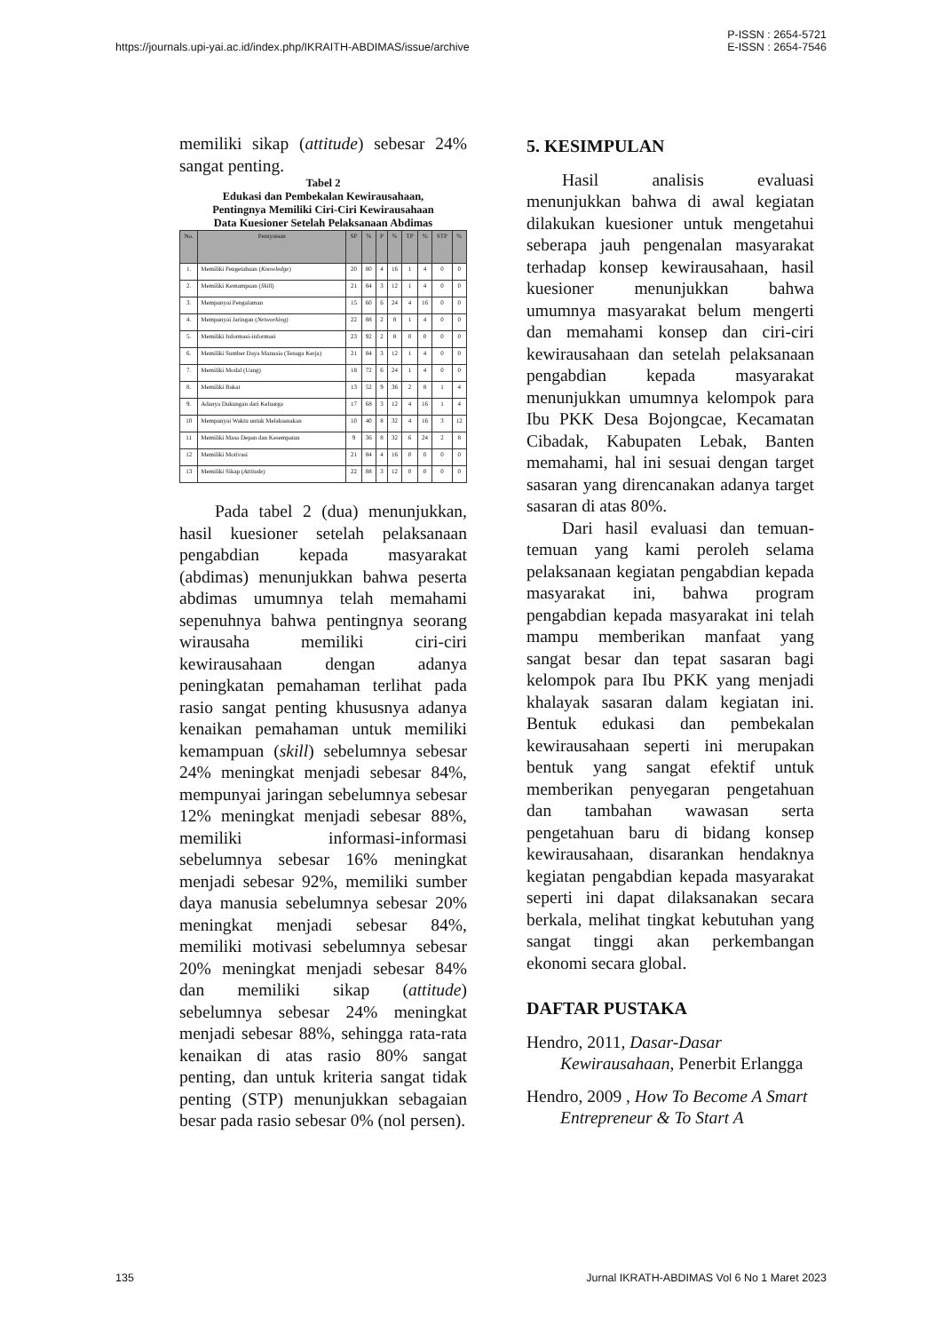https://journals.upi-yai.ac.id/index.php/IKRAITH-ABDIMAS/issue/archive P-ISSN : 2654-5721
E-ISSN : 2654-7546
memiliki sikap (attitude) sebesar 24% sangat penting.
Tabel 2
Edukasi dan Pembekalan Kewirausahaan,
Pentingnya Memiliki Ciri-Ciri Kewirausahaan
Data Kuesioner Setelah Pelaksanaan Abdimas
| No. | Pernyataan | SP | % | P | % | TP | % | STP | % |
| --- | --- | --- | --- | --- | --- | --- | --- | --- | --- |
| 1. | Memiliki Pengetahuan ( Knowledge ) | 20 | 80 | 4 | 16 | 1 | 4 | 0 | 0 |
| 2. | Memiliki Kemampuan ( Skill ) | 21 | 84 | 3 | 12 | 1 | 4 | 0 | 0 |
| 3. | Mempunyai Pengalaman | 15 | 60 | 6 | 24 | 4 | 16 | 0 | 0 |
| 4. | Mempunyai Jaringan ( Networking ) | 22 | 88 | 2 | 8 | 1 | 4 | 0 | 0 |
| 5. | Memiliki Informasi-informasi | 23 | 92 | 2 | 8 | 0 | 0 | 0 | 0 |
| 6. | Memiliki Sumber Daya Manusia (Tenaga Kerja) | 21 | 84 | 3 | 12 | 1 | 4 | 0 | 0 |
| 7. | Memiliki Modal (Uang) | 18 | 72 | 6 | 24 | 1 | 4 | 0 | 0 |
| 8. | Memiliki Bakat | 13 | 52 | 9 | 36 | 2 | 8 | 1 | 4 |
| 9. | Adanya Dukungan dari Keluarga | 17 | 68 | 3 | 12 | 4 | 16 | 1 | 4 |
| 10 | Mempunyai Waktu untuk Melaksanakan | 10 | 40 | 8 | 32 | 4 | 16 | 3 | 12 |
| 11 | Memiliki Masa Depan dan Kesempatan | 9 | 36 | 8 | 32 | 6 | 24 | 2 | 8 |
| 12 | Memiliki Motivasi | 21 | 84 | 4 | 16 | 0 | 0 | 0 | 0 |
| 13 | Memiliki Sikap ( Attitude ) | 22 | 88 | 3 | 12 | 0 | 0 | 0 | 0 |
Pada tabel 2 (dua) menunjukkan, hasil kuesioner setelah pelaksanaan pengabdian kepada masyarakat (abdimas) menunjukkan bahwa peserta abdimas umumnya telah memahami sepenuhnya bahwa pentingnya seorang wirausaha memiliki ciri-ciri kewirausahaan dengan adanya peningkatan pemahaman terlihat pada rasio sangat penting khususnya adanya kenaikan pemahaman untuk memiliki kemampuan (skill) sebelumnya sebesar 24% meningkat menjadi sebesar 84%, mempunyai jaringan sebelumnya sebesar 12% meningkat menjadi sebesar 88%, memiliki informasi-informasi sebelumnya sebesar 16% meningkat menjadi sebesar 92%, memiliki sumber daya manusia sebelumnya sebesar 20% meningkat menjadi sebesar 84%, memiliki motivasi sebelumnya sebesar 20% meningkat menjadi sebesar 84% dan memiliki sikap (attitude) sebelumnya sebesar 24% meningkat menjadi sebesar 88%, sehingga rata-rata kenaikan di atas rasio 80% sangat penting, dan untuk kriteria sangat tidak penting (STP) menunjukkan sebagaian besar pada rasio sebesar 0% (nol persen).
5. KESIMPULAN
Hasil analisis evaluasi menunjukkan bahwa di awal kegiatan dilakukan kuesioner untuk mengetahui seberapa jauh pengenalan masyarakat terhadap konsep kewirausahaan, hasil kuesioner menunjukkan bahwa umumnya masyarakat belum mengerti dan memahami konsep dan ciri-ciri kewirausahaan dan setelah pelaksanaan pengabdian kepada masyarakat menunjukkan umumnya kelompok para Ibu PKK Desa Bojongcae, Kecamatan Cibadak, Kabupaten Lebak, Banten memahami, hal ini sesuai dengan target sasaran yang direncanakan adanya target sasaran di atas 80%.
Dari hasil evaluasi dan temuan-temuan yang kami peroleh selama pelaksanaan kegiatan pengabdian kepada masyarakat ini, bahwa program pengabdian kepada masyarakat ini telah mampu memberikan manfaat yang sangat besar dan tepat sasaran bagi kelompok para Ibu PKK yang menjadi khalayak sasaran dalam kegiatan ini. Bentuk edukasi dan pembekalan kewirausahaan seperti ini merupakan bentuk yang sangat efektif untuk memberikan penyegaran pengetahuan dan tambahan wawasan serta pengetahuan baru di bidang konsep kewirausahaan, disarankan hendaknya kegiatan pengabdian kepada masyarakat seperti ini dapat dilaksanakan secara berkala, melihat tingkat kebutuhan yang sangat tinggi akan perkembangan ekonomi secara global.
DAFTAR PUSTAKA
Hendro, 2011, Dasar-Dasar Kewirausahaan, Penerbit Erlangga
Hendro, 2009 , How To Become A Smart Entrepreneur & To Start A
135 Jurnal IKRATH-ABDIMAS Vol 6 No 1 Maret 2023